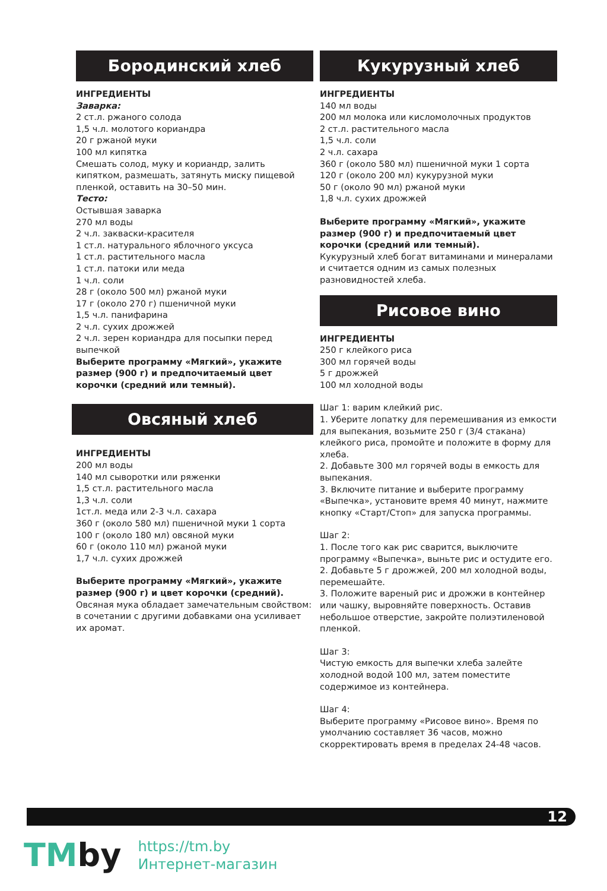Бородинский хлеб
ИНГРЕДИЕНТЫ
Заварка:
2 ст.л. ржаного солода
1,5 ч.л. молотого кориандра
20 г ржаной муки
100 мл кипятка
Смешать солод, муку и кориандр, залить кипятком, размешать, затянуть миску пищевой пленкой, оставить на 30–50 мин.
Тесто:
Остывшая заварка
270 мл воды
2 ч.л. закваски-красителя
1 ст.л. натурального яблочного уксуса
1 ст.л. растительного масла
1 ст.л. патоки или меда
1 ч.л. соли
28 г (около 500 мл) ржаной муки
17 г (около 270 г) пшеничной муки
1,5 ч.л. панифарина
2 ч.л. сухих дрожжей
2 ч.л. зерен кориандра для посыпки перед выпечкой
Выберите программу «Мягкий», укажите размер (900 г) и предпочитаемый цвет корочки (средний или темный).
Овсяный хлеб
ИНГРЕДИЕНТЫ
200 мл воды
140 мл сыворотки или ряженки
1,5 ст.л. растительного масла
1,3 ч.л. соли
1ст.л. меда или 2-3 ч.л. сахара
360 г (около 580 мл) пшеничной муки 1 сорта
100 г (около 180 мл) овсяной муки
60 г (около 110 мл) ржаной муки
1,7 ч.л. сухих дрожжей
Выберите программу «Мягкий», укажите размер (900 г) и цвет корочки (средний).
Овсяная мука обладает замечательным свойством: в сочетании с другими добавками она усиливает их аромат.
Кукурузный хлеб
ИНГРЕДИЕНТЫ
140 мл воды
200 мл молока или кисломолочных продуктов
2 ст.л. растительного масла
1,5 ч.л. соли
2 ч.л. сахара
360 г (около 580 мл) пшеничной муки 1 сорта
120 г (около 200 мл) кукурузной муки
50 г (около 90 мл) ржаной муки
1,8 ч.л. сухих дрожжей
Выберите программу «Мягкий», укажите размер (900 г) и предпочитаемый цвет корочки (средний или темный).
Кукурузный хлеб богат витаминами и минералами и считается одним из самых полезных разновидностей хлеба.
Рисовое вино
ИНГРЕДИЕНТЫ
250 г клейкого риса
300 мл горячей воды
5 г дрожжей
100 мл холодной воды
Шаг 1: варим клейкий рис.
1. Уберите лопатку для перемешивания из емкости для выпекания, возьмите 250 г (3/4 стакана) клейкого риса, промойте и положите в форму для хлеба.
2. Добавьте 300 мл горячей воды в емкость для выпекания.
3. Включите питание и выберите программу «Выпечка», установите время 40 минут, нажмите кнопку «Старт/Стоп» для запуска программы.
Шаг 2:
1. После того как рис сварится, выключите программу «Выпечка», выньте рис и остудите его.
2. Добавьте 5 г дрожжей, 200 мл холодной воды, перемешайте.
3. Положите вареный рис и дрожжи в контейнер или чашку, выровняйте поверхность. Оставив небольшое отверстие, закройте полиэтиленовой пленкой.
Шаг 3:
Чистую емкость для выпечки хлеба залейте холодной водой 100 мл, затем поместите содержимое из контейнера.
Шаг 4:
Выберите программу «Рисовое вино». Время по умолчанию составляет 36 часов, можно скорректировать время в пределах 24-48 часов.
12
TMby
https://tm.by
Интернет-магазин